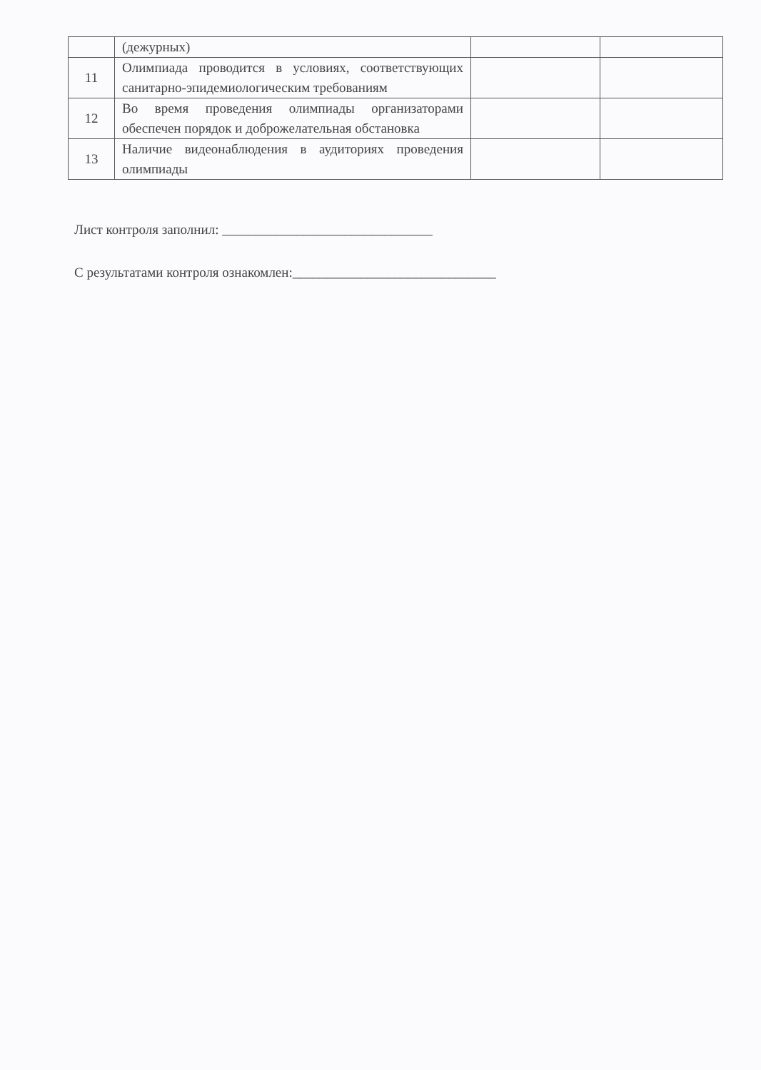| | (дежурных) | | |
| 11 | Олимпиада проводится в условиях, соответствующих санитарно-эпидемиологическим требованиям | | |
| 12 | Во время проведения олимпиады организаторами обеспечен порядок и доброжелательная обстановка | | |
| 13 | Наличие видеонаблюдения в аудиториях проведения олимпиады | | |
Лист контроля заполнил: _______________________________
С результатами контроля ознакомлен:______________________________